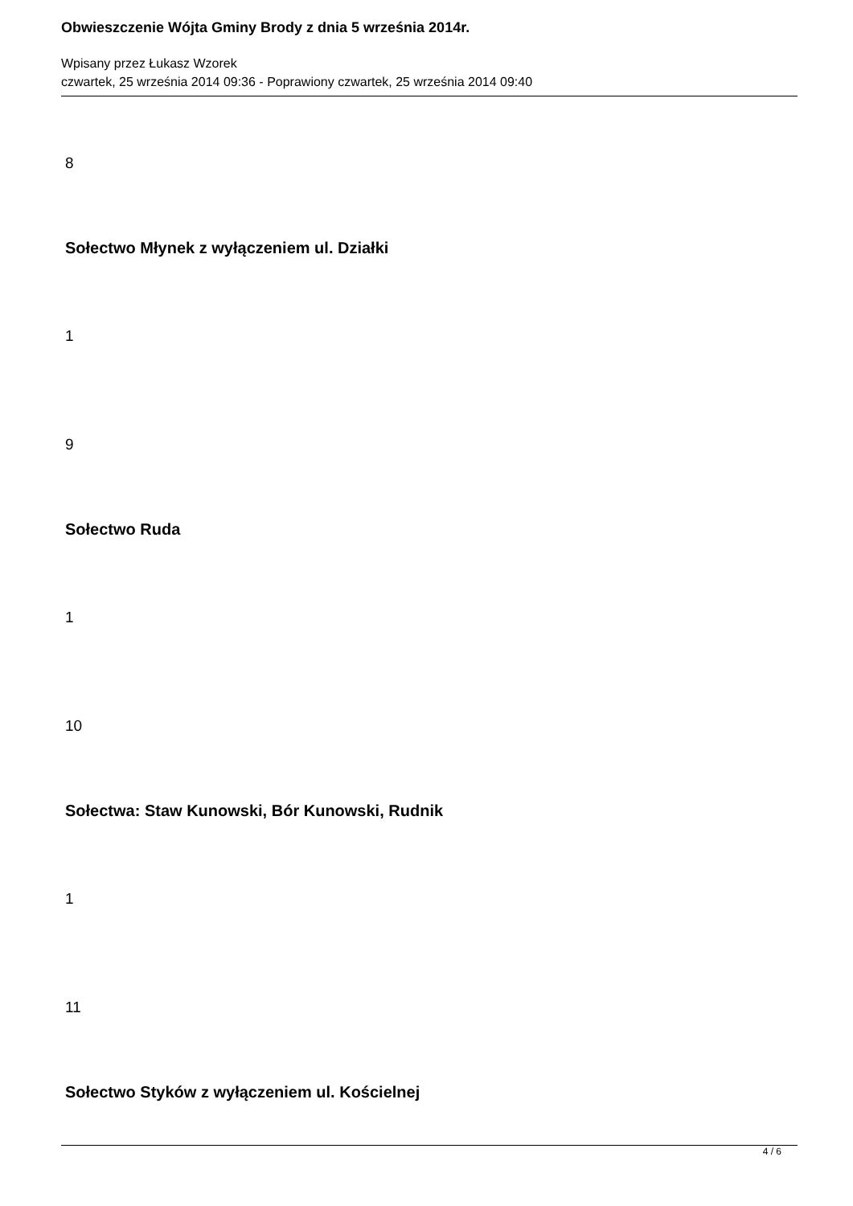Obwieszczenie Wójta Gminy Brody z dnia 5 września 2014r.
Wpisany przez Łukasz Wzorek
czwartek, 25 września 2014 09:36 - Poprawiony czwartek, 25 września 2014 09:40
8
Sołectwo Młynek z wyłączeniem ul. Działki
1
9
Sołectwo Ruda
1
10
Sołectwa: Staw Kunowski, Bór Kunowski, Rudnik
1
11
Sołectwo Styków z wyłączeniem ul. Kościelnej
4 / 6